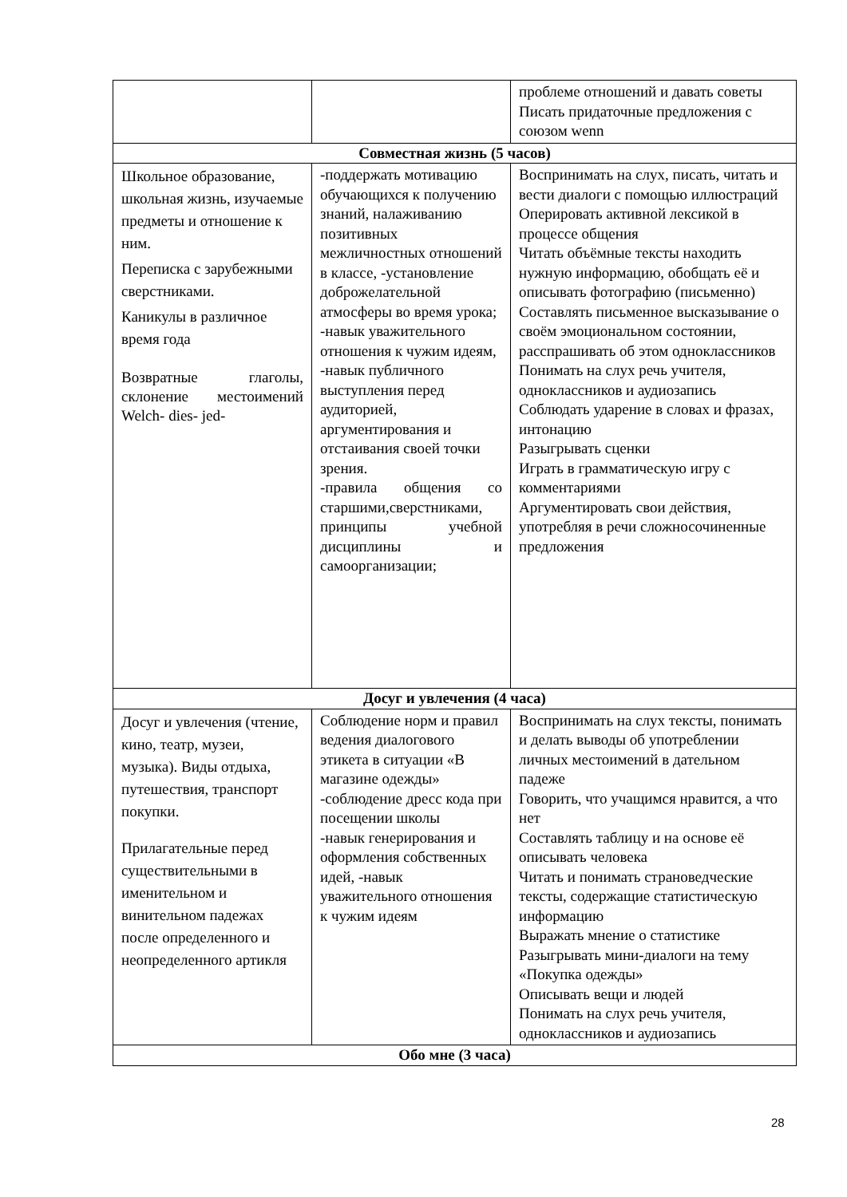| | | проблеме отношений и давать советы Писать придаточные предложения с союзом wenn |
| Совместная жизнь (5 часов) | | |
| Школьное образование, школьная жизнь, изучаемые предметы и отношение к ним. Переписка с зарубежными сверстниками. Каникулы в различное время года Возвратные глаголы, склонение местоимений Welch- dies- jed- | -поддержать мотивацию обучающихся к получению знаний, налаживанию позитивных межличностных отношений в классе, -установление доброжелательной атмосферы во время урока; -навык уважительного отношения к чужим идеям, -навык публичного выступления перед аудиторией, аргументирования и отстаивания своей точки зрения. -правила общения со старшими,сверстниками, принципы учебной дисциплины и самоорганизации; | Воспринимать на слух, писать, читать и вести диалоги с помощью иллюстраций Оперировать активной лексикой в процессе общения Читать объёмные тексты находить нужную информацию, обобщать её и описывать фотографию (письменно) Составлять письменное высказывание о своём эмоциональном состоянии, расспрашивать об этом одноклассников Понимать на слух речь учителя, одноклассников и аудиозапись Соблюдать ударение в словах и фразах, интонацию Разыгрывать сценки Играть в грамматическую игру с комментариями Аргументировать свои действия, употребляя в речи сложносочиненные предложения |
| Досуг и увлечения (4 часа) | | |
| Досуг и увлечения (чтение, кино, театр, музеи, музыка). Виды отдыха, путешествия, транспорт покупки. Прилагательные перед существительными в именительном и винительном падежах после определенного и неопределенного артикля | Соблюдение норм и правил ведения диалогового этикета в ситуации «В магазине одежды» -соблюдение дресс кода при посещении школы -навык генерирования и оформления собственных идей, -навык уважительного отношения к чужим идеям | Воспринимать на слух тексты, понимать и делать выводы об употреблении личных местоимений в дательном падеже Говорить, что учащимся нравится, а что нет Составлять таблицу и на основе её описывать человека Читать и понимать страноведческие тексты, содержащие статистическую информацию Выражать мнение о статистике Разыгрывать мини-диалоги на тему «Покупка одежды» Описывать вещи и людей Понимать на слух речь учителя, одноклассников и аудиозапись |
| Обо мне (3 часа) | | |
28